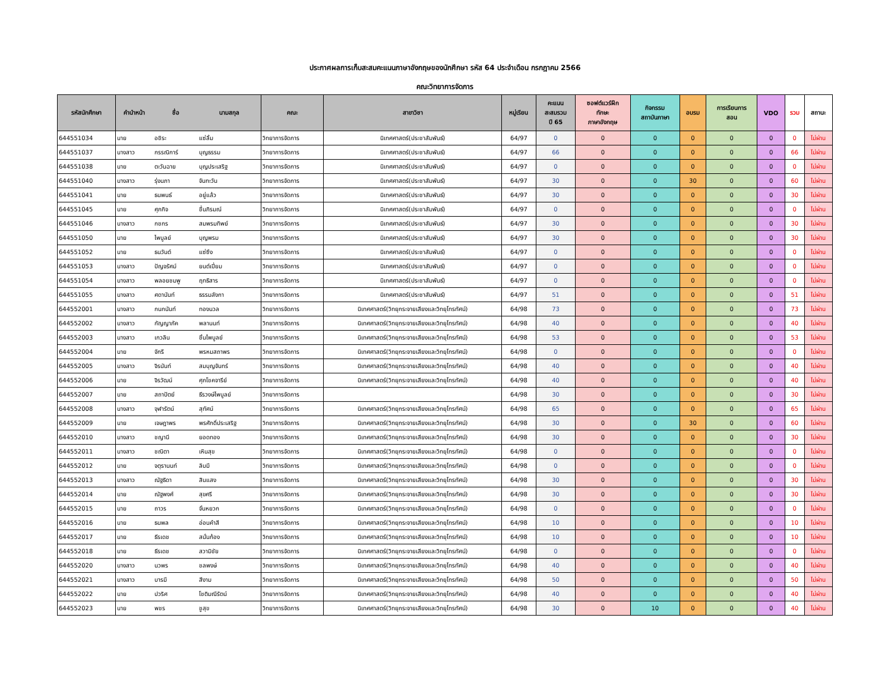ประกาศผลการเก็บสะสมคะแนนภาษาอังกฤษของนักศึกษา รหัส 64 ประจำเดือน กรกฎาคม 2566
คณะวิทยาการจัดการ
| รหัสนักศึกษา | คำนำหน้า | ชื่อ | นามสกุล | คณะ | สาขาวิชา | หมู่เรียน | คะแนน สะสมรวม ปี 65 | ซอฟต์แวร์ฝึก ทักษะ ภาษาอังกฤษ | กิจกรรม สถาบันภาษา | อบรม | การเรียนการ สอน | VDO | รวม | สถานะ |
| --- | --- | --- | --- | --- | --- | --- | --- | --- | --- | --- | --- | --- | --- | --- |
| 644551034 | นาย | อชิระ | แซ่ลิ้ม | วิทยาการจัดการ | นิเทศศาสตร์(ประชาสัมพันธ์) | 64/97 | 0 | 0 | 0 | 0 | 0 | 0 | 0 | ไม่ผ่าน |
| 644551037 | นางสาว | กรรณิการ์ | บุญธรรม | วิทยาการจัดการ | นิเทศศาสตร์(ประชาสัมพันธ์) | 64/97 | 66 | 0 | 0 | 0 | 0 | 0 | 66 | ไม่ผ่าน |
| 644551038 | นาย | ตะวันฉาย | บุญประเสริฐ | วิทยาการจัดการ | นิเทศศาสตร์(ประชาสัมพันธ์) | 64/97 | 0 | 0 | 0 | 0 | 0 | 0 | 0 | ไม่ผ่าน |
| 644551040 | นางสาว | รุ่งนภา | จันทะวัน | วิทยาการจัดการ | นิเทศศาสตร์(ประชาสัมพันธ์) | 64/97 | 30 | 0 | 0 | 30 | 0 | 0 | 60 | ไม่ผ่าน |
| 644551041 | นาย | ธนพนธ์ | อยู่แล้ว | วิทยาการจัดการ | นิเทศศาสตร์(ประชาสัมพันธ์) | 64/97 | 30 | 0 | 0 | 0 | 0 | 0 | 30 | ไม่ผ่าน |
| 644551045 | นาย | ศุภกิจ | ชื่นภิรมณ์ | วิทยาการจัดการ | นิเทศศาสตร์(ประชาสัมพันธ์) | 64/97 | 0 | 0 | 0 | 0 | 0 | 0 | 0 | ไม่ผ่าน |
| 644551046 | นางสาว | กชกร | สมพรมทิพย์ | วิทยาการจัดการ | นิเทศศาสตร์(ประชาสัมพันธ์) | 64/97 | 30 | 0 | 0 | 0 | 0 | 0 | 30 | ไม่ผ่าน |
| 644551050 | นาย | ไพบูลย์ | บุญพรม | วิทยาการจัดการ | นิเทศศาสตร์(ประชาสัมพันธ์) | 64/97 | 30 | 0 | 0 | 0 | 0 | 0 | 30 | ไม่ผ่าน |
| 644551052 | นาย | ธนวันต์ | แซ่ซึง | วิทยาการจัดการ | นิเทศศาสตร์(ประชาสัมพันธ์) | 64/97 | 0 | 0 | 0 | 0 | 0 | 0 | 0 | ไม่ผ่าน |
| 644551053 | นางสาว | ปัญจรัศม์ | ยนต์เปี่ยม | วิทยาการจัดการ | นิเทศศาสตร์(ประชาสัมพันธ์) | 64/97 | 0 | 0 | 0 | 0 | 0 | 0 | 0 | ไม่ผ่าน |
| 644551054 | นางสาว | พลอยชมพู | ฤทธิสาร | วิทยาการจัดการ | นิเทศศาสตร์(ประชาสัมพันธ์) | 64/97 | 0 | 0 | 0 | 0 | 0 | 0 | 0 | ไม่ผ่าน |
| 644551055 | นางสาว | ศดานันท์ | ธรรมลังกา | วิทยาการจัดการ | นิเทศศาสตร์(ประชาสัมพันธ์) | 64/97 | 51 | 0 | 0 | 0 | 0 | 0 | 51 | ไม่ผ่าน |
| 644552001 | นางสาว | กนกนันท์ | ทองนวล | วิทยาการจัดการ | นิเทศศาสตร์(วิทยุกระจายเสียงและวิทยุโทรทัศน์) | 64/98 | 73 | 0 | 0 | 0 | 0 | 0 | 73 | ไม่ผ่าน |
| 644552002 | นางสาว | กัญญาภัค | พลานนท์ | วิทยาการจัดการ | นิเทศศาสตร์(วิทยุกระจายเสียงและวิทยุโทรทัศน์) | 64/98 | 40 | 0 | 0 | 0 | 0 | 0 | 40 | ไม่ผ่าน |
| 644552003 | นางสาว | เกวลิน | ชิ้นไพบูลย์ | วิทยาการจัดการ | นิเทศศาสตร์(วิทยุกระจายเสียงและวิทยุโทรทัศน์) | 64/98 | 53 | 0 | 0 | 0 | 0 | 0 | 53 | ไม่ผ่าน |
| 644552004 | นาย | จักรี | พรหมสถาพร | วิทยาการจัดการ | นิเทศศาสตร์(วิทยุกระจายเสียงและวิทยุโทรทัศน์) | 64/98 | 0 | 0 | 0 | 0 | 0 | 0 | 0 | ไม่ผ่าน |
| 644552005 | นางสาว | จิรนันท์ | สมบุญจันทร์ | วิทยาการจัดการ | นิเทศศาสตร์(วิทยุกระจายเสียงและวิทยุโทรทัศน์) | 64/98 | 40 | 0 | 0 | 0 | 0 | 0 | 40 | ไม่ผ่าน |
| 644552006 | นาย | จิรวัฒน์ | ศุภโชคจารีย์ | วิทยาการจัดการ | นิเทศศาสตร์(วิทยุกระจายเสียงและวิทยุโทรทัศน์) | 64/98 | 40 | 0 | 0 | 0 | 0 | 0 | 40 | ไม่ผ่าน |
| 644552007 | นาย | สถาปัตย์ | ธีรวงษ์ไพบูลย์ | วิทยาการจัดการ | | 64/98 | 30 | 0 | 0 | 0 | 0 | 0 | 30 | ไม่ผ่าน |
| 644552008 | นางสาว | จุฬารัตน์ | สุทัศน์ | วิทยาการจัดการ | นิเทศศาสตร์(วิทยุกระจายเสียงและวิทยุโทรทัศน์) | 64/98 | 65 | 0 | 0 | 0 | 0 | 0 | 65 | ไม่ผ่าน |
| 644552009 | นาย | เจษฎาพร | พรศักดิ์ประเสริฐ | วิทยาการจัดการ | นิเทศศาสตร์(วิทยุกระจายเสียงและวิทยุโทรทัศน์) | 64/98 | 30 | 0 | 0 | 30 | 0 | 0 | 60 | ไม่ผ่าน |
| 644552010 | นางสาว | ชญานี | ยอดทอง | วิทยาการจัดการ | นิเทศศาสตร์(วิทยุกระจายเสียงและวิทยุโทรทัศน์) | 64/98 | 30 | 0 | 0 | 0 | 0 | 0 | 30 | ไม่ผ่าน |
| 644552011 | นางสาว | ชณิตา | เหินสุข | วิทยาการจัดการ | นิเทศศาสตร์(วิทยุกระจายเสียงและวิทยุโทรทัศน์) | 64/98 | 0 | 0 | 0 | 0 | 0 | 0 | 0 | ไม่ผ่าน |
| 644552012 | นาย | จตุรานนท์ | ลิบมี | วิทยาการจัดการ | นิเทศศาสตร์(วิทยุกระจายเสียงและวิทยุโทรทัศน์) | 64/98 | 0 | 0 | 0 | 0 | 0 | 0 | 0 | ไม่ผ่าน |
| 644552013 | นางสาว | ณัฐธิดา | สินแสง | วิทยาการจัดการ | นิเทศศาสตร์(วิทยุกระจายเสียงและวิทยุโทรทัศน์) | 64/98 | 30 | 0 | 0 | 0 | 0 | 0 | 30 | ไม่ผ่าน |
| 644552014 | นาย | ณัฐพงศ์ | สุขศรี | วิทยาการจัดการ | นิเทศศาสตร์(วิทยุกระจายเสียงและวิทยุโทรทัศน์) | 64/98 | 30 | 0 | 0 | 0 | 0 | 0 | 30 | ไม่ผ่าน |
| 644552015 | นาย | ถาวร | จั่นหยวก | วิทยาการจัดการ | นิเทศศาสตร์(วิทยุกระจายเสียงและวิทยุโทรทัศน์) | 64/98 | 0 | 0 | 0 | 0 | 0 | 0 | 0 | ไม่ผ่าน |
| 644552016 | นาย | ธนพล | อ่อนคำสี | วิทยาการจัดการ | นิเทศศาสตร์(วิทยุกระจายเสียงและวิทยุโทรทัศน์) | 64/98 | 10 | 0 | 0 | 0 | 0 | 0 | 10 | ไม่ผ่าน |
| 644552017 | นาย | ธีรเดช | สนั่นก้อง | วิทยาการจัดการ | นิเทศศาสตร์(วิทยุกระจายเสียงและวิทยุโทรทัศน์) | 64/98 | 10 | 0 | 0 | 0 | 0 | 0 | 10 | ไม่ผ่าน |
| 644552018 | นาย | ธีรเดช | สวามิชัย | วิทยาการจัดการ | นิเทศศาสตร์(วิทยุกระจายเสียงและวิทยุโทรทัศน์) | 64/98 | 0 | 0 | 0 | 0 | 0 | 0 | 0 | ไม่ผ่าน |
| 644552020 | นางสาว | นวพร | ชลพงษ์ | วิทยาการจัดการ | นิเทศศาสตร์(วิทยุกระจายเสียงและวิทยุโทรทัศน์) | 64/98 | 40 | 0 | 0 | 0 | 0 | 0 | 40 | ไม่ผ่าน |
| 644552021 | นางสาว | บารมี | สีงาม | วิทยาการจัดการ | นิเทศศาสตร์(วิทยุกระจายเสียงและวิทยุโทรทัศน์) | 64/98 | 50 | 0 | 0 | 0 | 0 | 0 | 50 | ไม่ผ่าน |
| 644552022 | นาย | ปวริศ | โชติมณีรัตน์ | วิทยาการจัดการ | นิเทศศาสตร์(วิทยุกระจายเสียงและวิทยุโทรทัศน์) | 64/98 | 40 | 0 | 0 | 0 | 0 | 0 | 40 | ไม่ผ่าน |
| 644552023 | นาย | พชร | ชูสุข | วิทยาการจัดการ | นิเทศศาสตร์(วิทยุกระจายเสียงและวิทยุโทรทัศน์) | 64/98 | 30 | 0 | 10 | 0 | 0 | 0 | 40 | ไม่ผ่าน |